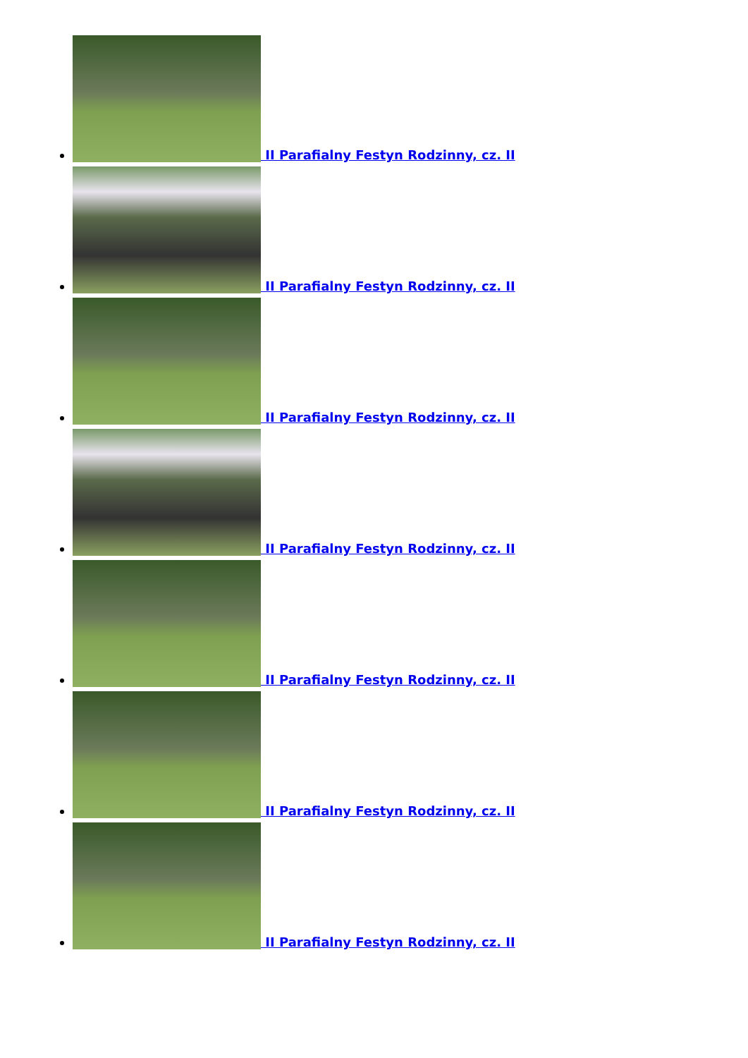II Parafialny Festyn Rodzinny, cz. II
II Parafialny Festyn Rodzinny, cz. II
II Parafialny Festyn Rodzinny, cz. II
II Parafialny Festyn Rodzinny, cz. II
II Parafialny Festyn Rodzinny, cz. II
II Parafialny Festyn Rodzinny, cz. II
II Parafialny Festyn Rodzinny, cz. II